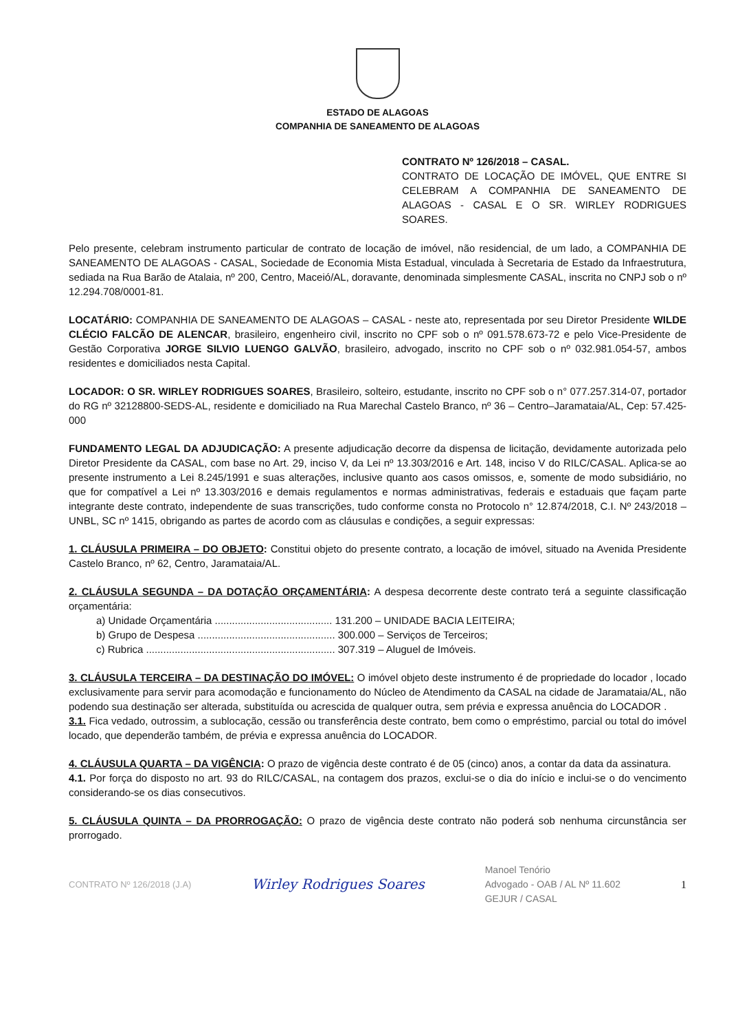ESTADO DE ALAGOAS
COMPANHIA DE SANEAMENTO DE ALAGOAS
CONTRATO Nº 126/2018 – CASAL.
CONTRATO DE LOCAÇÃO DE IMÓVEL, QUE ENTRE SI CELEBRAM A COMPANHIA DE SANEAMENTO DE ALAGOAS - CASAL E O SR. WIRLEY RODRIGUES SOARES.
Pelo presente, celebram instrumento particular de contrato de locação de imóvel, não residencial, de um lado, a COMPANHIA DE SANEAMENTO DE ALAGOAS - CASAL, Sociedade de Economia Mista Estadual, vinculada à Secretaria de Estado da Infraestrutura, sediada na Rua Barão de Atalaia, nº 200, Centro, Maceió/AL, doravante, denominada simplesmente CASAL, inscrita no CNPJ sob o nº 12.294.708/0001-81.
LOCATÁRIO: COMPANHIA DE SANEAMENTO DE ALAGOAS – CASAL - neste ato, representada por seu Diretor Presidente WILDE CLÉCIO FALCÃO DE ALENCAR, brasileiro, engenheiro civil, inscrito no CPF sob o nº 091.578.673-72 e pelo Vice-Presidente de Gestão Corporativa JORGE SILVIO LUENGO GALVÃO, brasileiro, advogado, inscrito no CPF sob o nº 032.981.054-57, ambos residentes e domiciliados nesta Capital.
LOCADOR: O SR. WIRLEY RODRIGUES SOARES, Brasileiro, solteiro, estudante, inscrito no CPF sob o n° 077.257.314-07, portador do RG nº 32128800-SEDS-AL, residente e domiciliado na Rua Marechal Castelo Branco, nº 36 – Centro–Jaramataia/AL, Cep: 57.425-000
FUNDAMENTO LEGAL DA ADJUDICAÇÃO: A presente adjudicação decorre da dispensa de licitação, devidamente autorizada pelo Diretor Presidente da CASAL, com base no Art. 29, inciso V, da Lei nº 13.303/2016 e Art. 148, inciso V do RILC/CASAL. Aplica-se ao presente instrumento a Lei 8.245/1991 e suas alterações, inclusive quanto aos casos omissos, e, somente de modo subsidiário, no que for compatível a Lei nº 13.303/2016 e demais regulamentos e normas administrativas, federais e estaduais que façam parte integrante deste contrato, independente de suas transcrições, tudo conforme consta no Protocolo n° 12.874/2018, C.I. Nº 243/2018 – UNBL, SC nº 1415, obrigando as partes de acordo com as cláusulas e condições, a seguir expressas:
1. CLÁUSULA PRIMEIRA – DO OBJETO: Constitui objeto do presente contrato, a locação de imóvel, situado na Avenida Presidente Castelo Branco, nº 62, Centro, Jaramataia/AL.
2. CLÁUSULA SEGUNDA – DA DOTAÇÃO ORÇAMENTÁRIA: A despesa decorrente deste contrato terá a seguinte classificação orçamentária:
a) Unidade Orçamentária ......................................... 131.200 – UNIDADE BACIA LEITEIRA;
b) Grupo de Despesa ................................................ 300.000 – Serviços de Terceiros;
c) Rubrica .................................................................. 307.319 – Aluguel de Imóveis.
3. CLÁUSULA TERCEIRA – DA DESTINAÇÃO DO IMÓVEL: O imóvel objeto deste instrumento é de propriedade do locador , locado exclusivamente para servir para acomodação e funcionamento do Núcleo de Atendimento da CASAL na cidade de Jaramataia/AL, não podendo sua destinação ser alterada, substituída ou acrescida de qualquer outra, sem prévia e expressa anuência do LOCADOR .
3.1. Fica vedado, outrossim, a sublocação, cessão ou transferência deste contrato, bem como o empréstimo, parcial ou total do imóvel locado, que dependerão também, de prévia e expressa anuência do LOCADOR.
4. CLÁUSULA QUARTA – DA VIGÊNCIA: O prazo de vigência deste contrato é de 05 (cinco) anos, a contar da data da assinatura.
4.1. Por força do disposto no art. 93 do RILC/CASAL, na contagem dos prazos, exclui-se o dia do início e inclui-se o do vencimento considerando-se os dias consecutivos.
5. CLÁUSULA QUINTA – DA PRORROGAÇÃO: O prazo de vigência deste contrato não poderá sob nenhuma circunstância ser prorrogado.
CONTRATO Nº 126/2018 (J.A) Wirley Rodrigues Soares Manoel Tenório
Advogado - OAB / AL Nº 11.602
GEJUR / CASAL 1